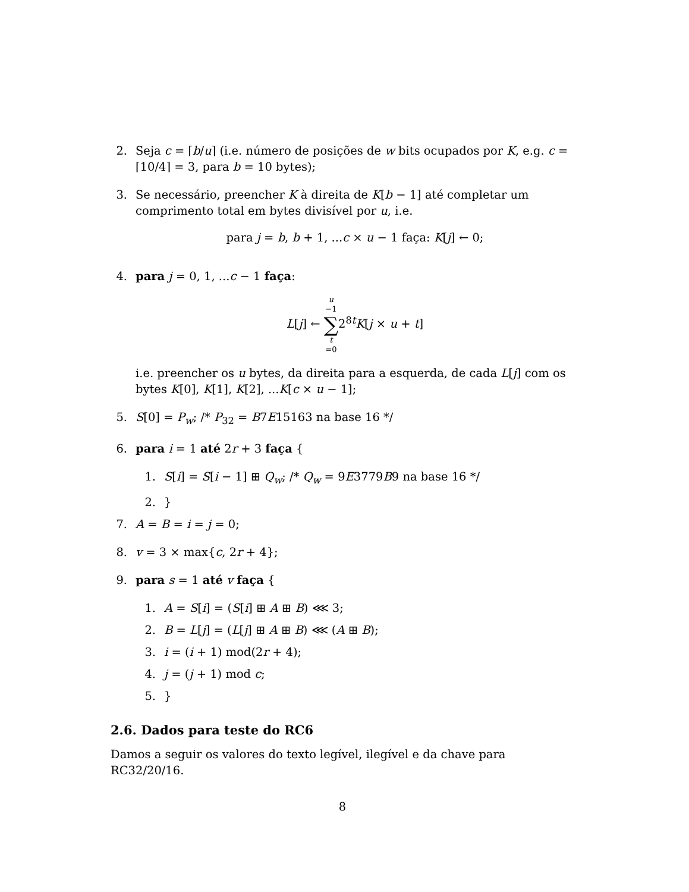2. Seja c = ⌈b/u⌉ (i.e. número de posições de w bits ocupados por K, e.g. c = ⌈10/4⌉ = 3, para b = 10 bytes);
3. Se necessário, preencher K à direita de K[b − 1] até completar um comprimento total em bytes divisível por u, i.e.
para j = b, b + 1, ...c × u − 1 faça: K[j] ← 0;
4. para j = 0, 1, ...c − 1 faça:
L[j] ← u −1 ∑ t =02<sup>8t</sup>K[j × u + t]
i.e. preencher os u bytes, da direita para a esquerda, de cada L[j] com os bytes K[0], K[1], K[2], ...K[c × u − 1];
5. S[0] = P<sub>w</sub>; /* P<sub>32</sub> = B7E15163 na base 16 */
6. para i = 1 até 2r + 3 faça {
1. S[i] = S[i − 1] ⊞ Q<sub>w</sub>; /* Q<sub>w</sub> = 9E3779B9 na base 16 */
2. }
7. A = B = i = j = 0;
8. v = 3 × max{c, 2r + 4};
9. para s = 1 até v faça {
1. A = S[i] = (S[i] ⊞ A ⊞ B) ⋘ 3;
2. B = L[j] = (L[j] ⊞ A ⊞ B) ⋘ (A ⊞ B);
3. i = (i + 1) mod(2r + 4);
4. j = (j + 1) mod c;
5. }
2.6. Dados para teste do RC6
Damos a seguir os valores do texto legível, ilegível e da chave para RC32/20/16.
8